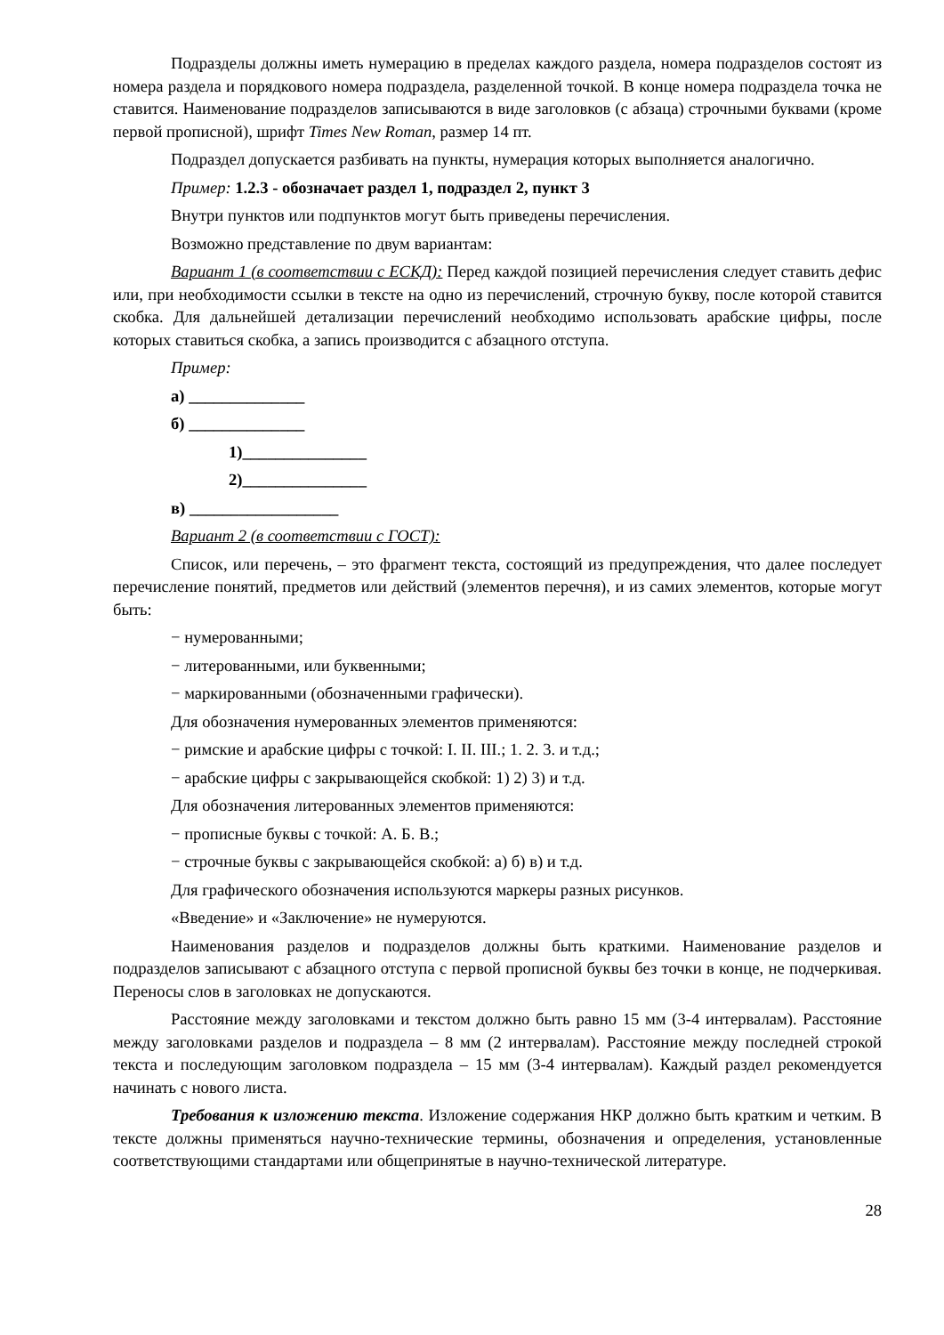Подразделы должны иметь нумерацию в пределах каждого раздела, номера подразделов состоят из номера раздела и порядкового номера подраздела, разделенной точкой. В конце номера подраздела точка не ставится. Наименование подразделов записываются в виде заголовков (с абзаца) строчными буквами (кроме первой прописной), шрифт Times New Roman, размер 14 пт.
Подраздел допускается разбивать на пункты, нумерация которых выполняется аналогично.
Пример: 1.2.3 - обозначает раздел 1, подраздел 2, пункт 3
Внутри пунктов или подпунктов могут быть приведены перечисления.
Возможно представление по двум вариантам:
Вариант 1 (в соответствии с ЕСКД): Перед каждой позицией перечисления следует ставить дефис или, при необходимости ссылки в тексте на одно из перечислений, строчную букву, после которой ставится скобка. Для дальнейшей детализации перечислений необходимо использовать арабские цифры, после которых ставиться скобка, а запись производится с абзацного отступа.
Пример:
а) ______________
б) ______________
1)_______________
2)_______________
в) __________________
Вариант 2 (в соответствии с ГОСТ):
Список, или перечень, – это фрагмент текста, состоящий из предупреждения, что далее последует перечисление понятий, предметов или действий (элементов перечня), и из самих элементов, которые могут быть:
− нумерованными;
− литерованными, или буквенными;
− маркированными (обозначенными графически).
Для обозначения нумерованных элементов применяются:
− римские и арабские цифры с точкой: I. II. III.; 1. 2. 3. и т.д.;
− арабские цифры с закрывающейся скобкой: 1) 2) 3) и т.д.
Для обозначения литерованных элементов применяются:
− прописные буквы с точкой: А. Б. В.;
− строчные буквы с закрывающейся скобкой: а) б) в) и т.д.
Для графического обозначения используются маркеры разных рисунков.
«Введение» и «Заключение» не нумеруются.
Наименования разделов и подразделов должны быть краткими. Наименование разделов и подразделов записывают с абзацного отступа с первой прописной буквы без точки в конце, не подчеркивая. Переносы слов в заголовках не допускаются.
Расстояние между заголовками и текстом должно быть равно 15 мм (3-4 интервалам). Расстояние между заголовками разделов и подраздела – 8 мм (2 интервалам). Расстояние между последней строкой текста и последующим заголовком подраздела – 15 мм (3-4 интервалам). Каждый раздел рекомендуется начинать с нового листа.
Требования к изложению текста. Изложение содержания НКР должно быть кратким и четким. В тексте должны применяться научно-технические термины, обозначения и определения, установленные соответствующими стандартами или общепринятые в научно-технической литературе.
28